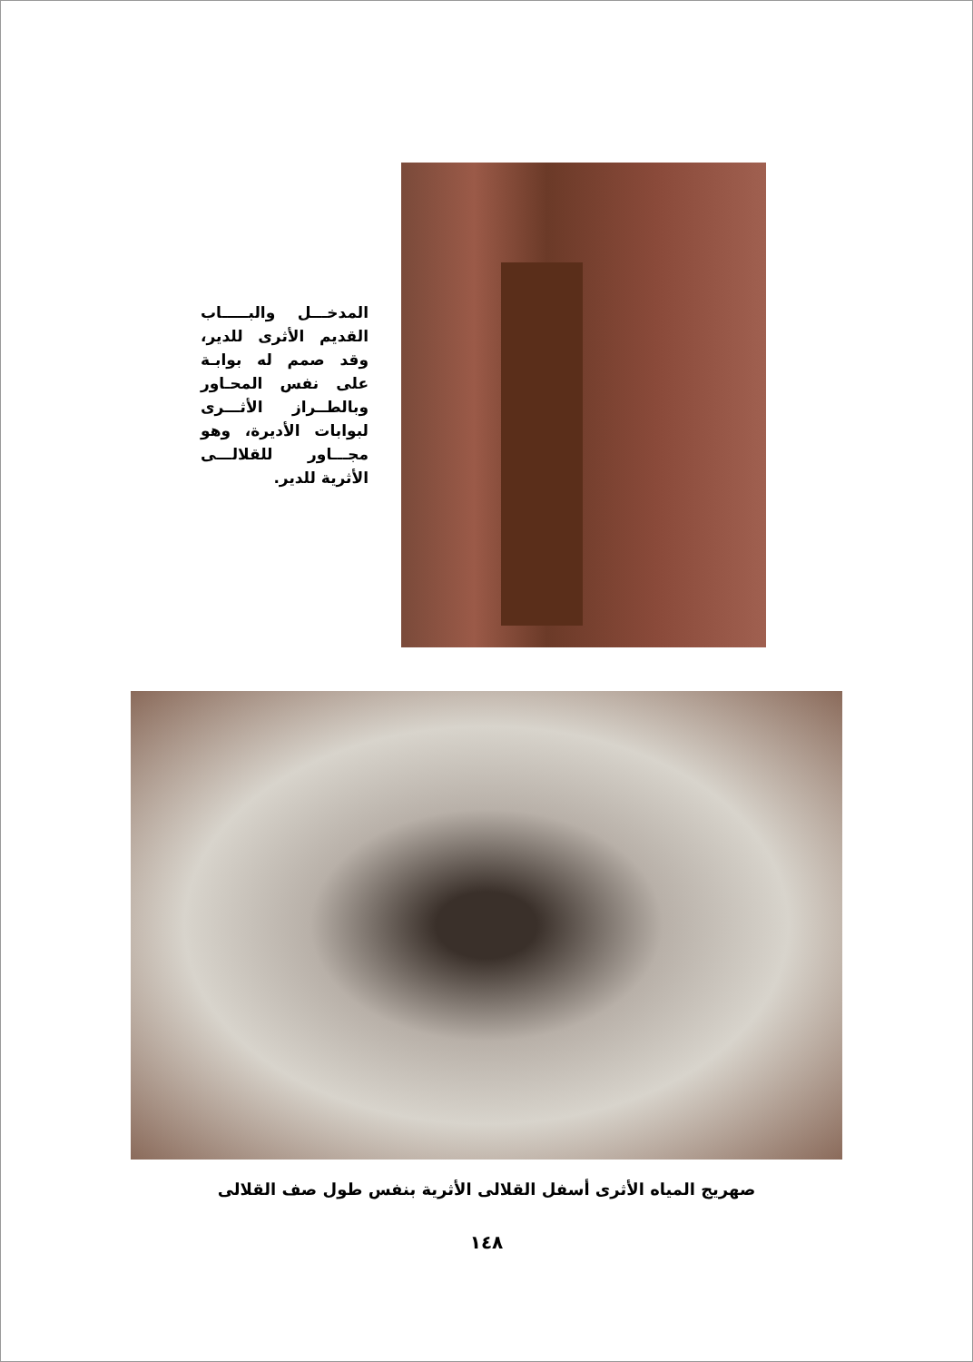المدخـــل والبـــــاب القديم الأثرى للدير، وقد صمم له بوابـة على نفس المحـاور وبالطــراز الأثـــرى لبوابات الأديرة، وهو مجـــاور للقلالـــى الأثرية للدير.
صهريج المياه الأثرى أسفل القلالى الأثرية بنفس طول صف القلالى
١٤٨